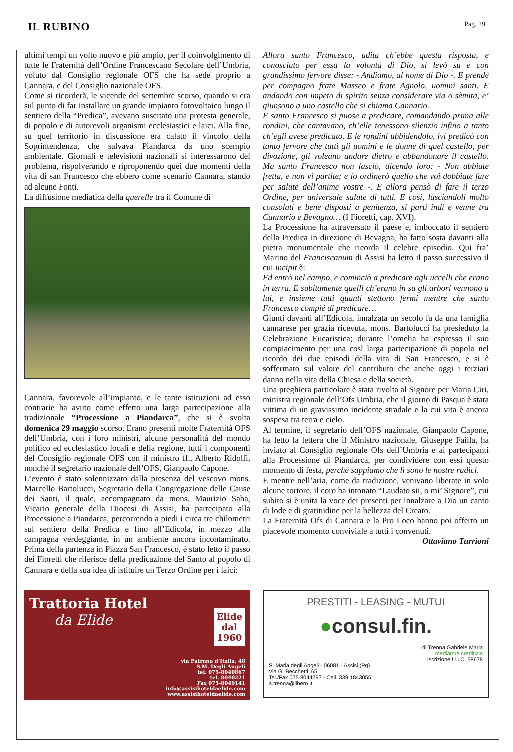IL RUBINO
Pag. 29
ultimi tempi un volto nuovo e più ampio, per il coinvolgimento di tutte le Fraternità dell’Ordine Francescano Secolare dell’Umbria, voluto dal Consiglio regionale OFS che ha sede proprio a Cannara, e del Consiglio nazionale OFS.
Come si ricorderà, le vicende del settembre scorso, quando si era sul punto di far installare un grande impianto fotovoltaico lungo il sentiero della “Predica”, avevano suscitato una protesta generale, di popolo e di autorevoli organismi ecclesiastici e laici. Alla fine, su quel territorio in discussione era calato il vincolo della Soprintendenza, che salvava Piandarca da uno scempio ambientale. Giornali e televisioni nazionali si interessarono del problema, rispolverando e riproponendo quei due momenti della vita di san Francesco che ebbero come scenario Cannara, stando ad alcune Fonti.
La diffusione mediatica della querelle tra il Comune di
Cannara, favorevole all’impianto, e le tante istituzioni ad esso contrarie ha avuto come effetto una larga partecipazione alla tradizionale “Processione a Piandarca”, che si è svolta domenica 29 maggio scorso. Erano presenti molte Fraternità OFS dell’Umbria, con i loro ministri, alcune personalità del mondo politico ed ecclesiastico locali e della regione, tutti i componenti del Consiglio regionale OFS con il ministro ff., Alberto Ridolfi, nonché il segretario nazionale dell’OFS, Gianpaolo Capone.
L’evento è stato solennizzato dalla presenza del vescovo mons. Marcello Bartolucci, Segretario della Congregazione delle Cause dei Santi, il quale, accompagnato da mons. Maurizio Saba, Vicario generale della Diocesi di Assisi, ha partecipato alla Processione a Piandarca, percorrendo a piedi i circa tre chilometri sul sentiero della Predica e fino all’Edicola, in mezzo alla campagna verdeggiante, in un ambiente ancora incontaminato. Prima della partenza in Piazza San Francesco, è stato letto il passo dei Fioretti che riferisce della predicazione del Santo al popolo di Cannara e della sua idea di istituire un Terzo Ordine per i laici:
Allora santo Francesco, udita ch’ebbe questa risposta, e conosciuto per essa la volontà di Dio, si levò su e con grandissimo fervore disse: - Andiamo, al nome di Dio -. E prendé per compagno frate Masseo e frate Agnolo, uomini santi. E andando con impeto di spirito senza considerare via o sèmita, e’ giunsono a uno castello che si chiama Cannario.
E santo Francesco si puose a predicare, comandando prima alle rondini, che cantavano, ch’elle tenessono silenzio infino a tanto ch’egli avese predicato. E le rondini ubbidendolo, ivi predicò con tanto fervore che tutti gli uomini e le donne di quel castello, per divozione, gli voleano andare dietro e abbandonare il castello. Ma santo Francesco non lasciò, dicendo loro: - Non abbiate fretta, e non vi partite; e io ordinerò quello che voi dobbiate fare per salute dell’anime vostre -. E allora pensò di fare il terzo Ordine, per universale salute di tutti. E così, lasciandoli molto consolati e bene disposti a penitenza, si partì indi e venne tra Cannario e Bevagno… (I Fioretti, cap. XVI).
La Processione ha attraversato il paese e, imboccato il sentiero della Predica in direzione di Bevagna, ha fatto sosta davanti alla pietra monumentale che ricorda il celebre episodio. Qui fra’ Marino del Franciscanum di Assisi ha letto il passo successivo il cui incipit è:
Ed entrò nel campo, e cominciò a predicare agli uccelli che erano in terra. E subitamente quelli ch’erano in su gli arbori vennono a lui, e insieme tutti quanti stettono fermi mentre che santo Francesco compié di predicare…
Giunti davanti all’Edicola, innalzata un secolo fa da una famiglia cannarese per grazia ricevuta, mons. Bartolucci ha presieduto la Celebrazione Eucaristica; durante l’omelia ha espresso il suo compiacimento per una così larga partecipazione di popolo nel ricordo dei due episodi della vita di San Francesco, e si è soffermato sul valore del contributo che anche oggi i terziari danno nella vita della Chiesa e della società.
Una preghiera particolare è stata rivolta al Signore per Maria Ciri, ministra regionale dell’Ofs Umbria, che il giorno di Pasqua è stata vittima di un gravissimo incidente stradale e la cui vita è ancora sospesa tra terra e cielo.
Al termine, il segretario dell’OFS nazionale, Gianpaolo Capone, ha letto la lettera che il Ministro nazionale, Giuseppe Failla, ha inviato al Consiglio regionale Ofs dell’Umbria e ai partecipanti alla Processione di Piandarca, per condividere con essi questo momento di festa, perché sappiamo che lì sono le nostre radici.
E mentre nell’aria, come da tradizione, venivano liberate in volo alcune tortore, il coro ha intonato “Laudato sii, o mi’ Signore”, cui subito si è unita la voce dei presenti per innalzare a Dio un canto di lode e di gratitudine per la bellezza del Creato.
La Fraternità Ofs di Cannara e la Pro Loco hanno poi offerto un piacevole momento conviviale a tutti i convenuti.
Ottaviano Turrioni
Trattoria Hotel
da Elide
Elide
dal
1960
via Patrono d’Italia, 48
S.M. Degli Angeli
tel. 075-8040867
tel. 8040221
Fax 075-8049141
info@assisihoteldaelide.com
www.assisihoteldaelide.com
PRESTITI - LEASING - MUTUI
●consul.fin.
di Trenna Gabriele Maria
mediatore creditizio
Iscrizione U.I.C. 58678
S. Maria degli Angeli - 06081 - Assisi (Pg)
Via G. Becchetti, 65
Tel./Fax 075 8044797 - Cell. 339 1843055
a.trenna@libero.it